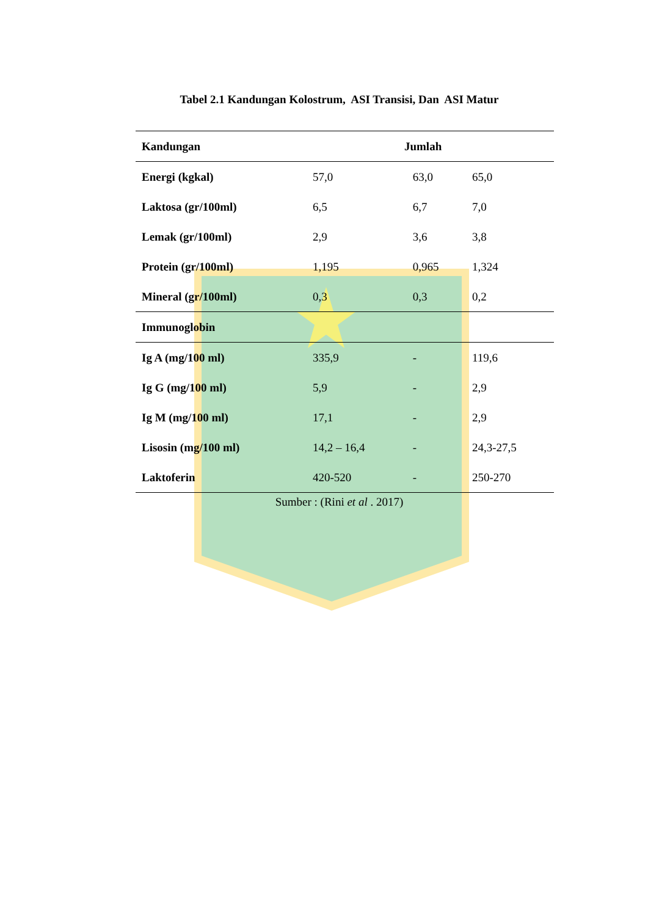Tabel 2.1 Kandungan Kolostrum, ASI Transisi, Dan ASI Matur
| Kandungan | Jumlah | | |
| --- | --- | --- | --- |
| Energi (kgkal) | 57,0 | 63,0 | 65,0 |
| Laktosa (gr/100ml) | 6,5 | 6,7 | 7,0 |
| Lemak (gr/100ml) | 2,9 | 3,6 | 3,8 |
| Protein (gr/100ml) | 1,195 | 0,965 | 1,324 |
| Mineral (gr/100ml) | 0,3 | 0,3 | 0,2 |
| Immunoglobin | | | |
| Ig A (mg/100 ml) | 335,9 | - | 119,6 |
| Ig G (mg/100 ml) | 5,9 | - | 2,9 |
| Ig M (mg/100 ml) | 17,1 | - | 2,9 |
| Lisosin (mg/100 ml) | 14,2 – 16,4 | - | 24,3-27,5 |
| Laktoferin | 420-520 | - | 250-270 |
Sumber : (Rini et al . 2017)